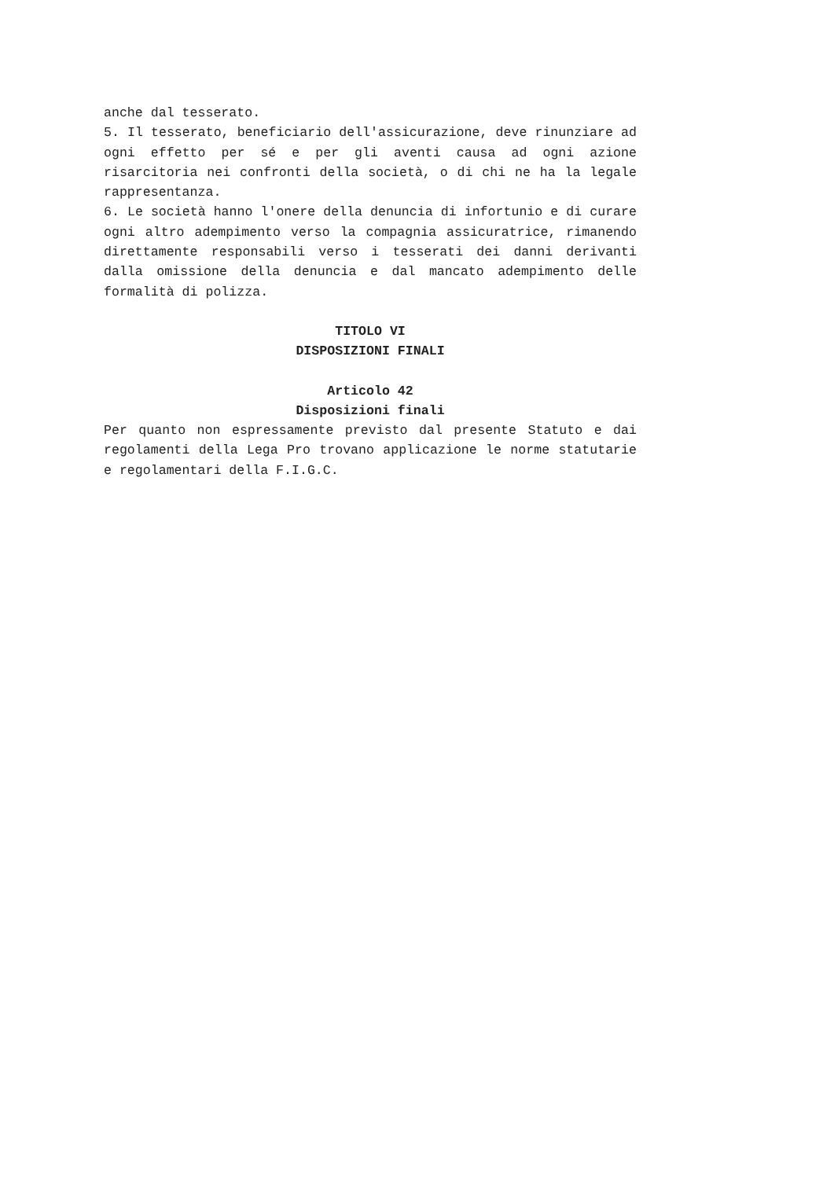anche dal tesserato.
5. Il tesserato, beneficiario dell'assicurazione, deve rinunziare ad ogni effetto per sé e per gli aventi causa ad ogni azione risarcitoria nei confronti della società, o di chi ne ha la legale rappresentanza.
6. Le società hanno l'onere della denuncia di infortunio e di curare ogni altro adempimento verso la compagnia assicuratrice, rimanendo direttamente responsabili verso i tesserati dei danni derivanti dalla omissione della denuncia e dal mancato adempimento delle formalità di polizza.
TITOLO VI
DISPOSIZIONI FINALI
Articolo 42
Disposizioni finali
Per quanto non espressamente previsto dal presente Statuto e dai regolamenti della Lega Pro trovano applicazione le norme statutarie e regolamentari della F.I.G.C.